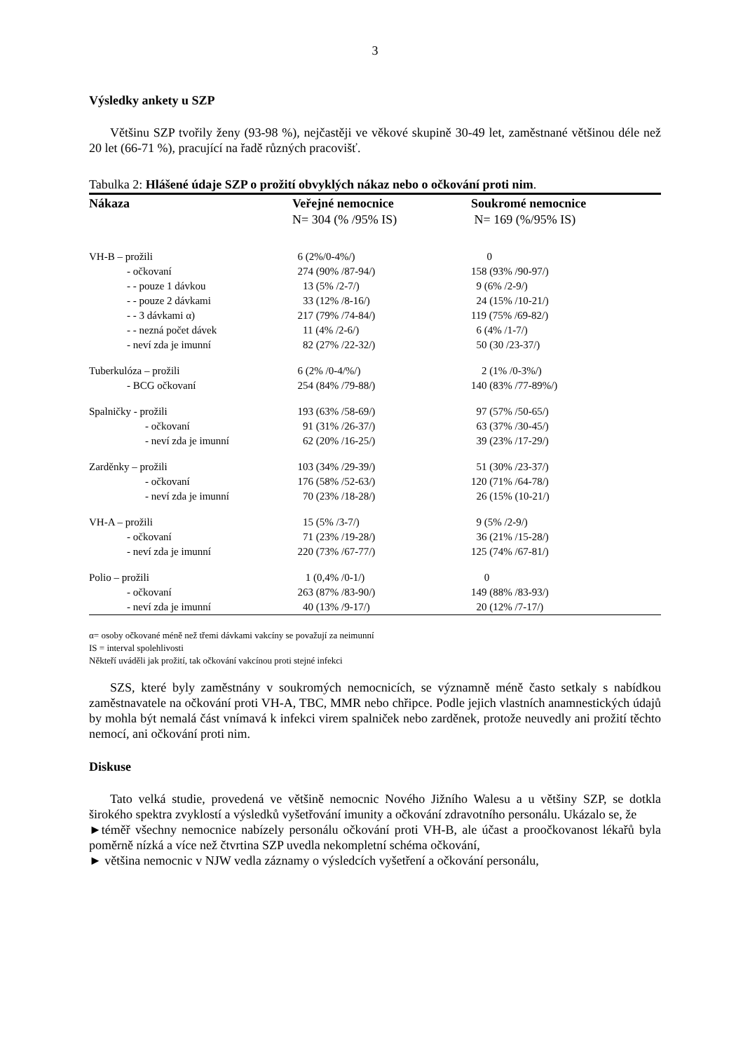3
Výsledky ankety u SZP
Většinu SZP tvořily ženy (93-98 %), nejčastěji ve věkové skupině 30-49 let, zaměstnané většinou déle než 20 let (66-71 %), pracující na řadě různých pracovišť.
Tabulka 2: Hlášené údaje SZP o prožití obvyklých nákaz nebo o očkování proti nim.
| Nákaza | Veřejné nemocnice | Soukromé nemocnice |
| --- | --- | --- |
| | N= 304 (% /95% IS) | N= 169 (%/95% IS) |
| VH-B – prožili | 6 (2%/0-4%/) | 0 |
| - očkovaní | 274 (90% /87-94/) | 158 (93% /90-97/) |
| - - pouze 1 dávkou | 13 (5% /2-7/) | 9 (6% /2-9/) |
| - - pouze 2 dávkami | 33 (12% /8-16/) | 24 (15% /10-21/) |
| - - 3 dávkami α) | 217 (79% /74-84/) | 119 (75% /69-82/) |
| - - nezná počet dávek | 11 (4% /2-6/) | 6 (4% /1-7/) |
| - neví zda je imunní | 82 (27% /22-32/) | 50 (30 /23-37/) |
| Tuberkulóza – prožili | 6 (2% /0-4/%/) | 2 (1% /0-3%/) |
| - BCG očkovaní | 254 (84% /79-88/) | 140 (83% /77-89%/) |
| Spalničky - prožili | 193 (63% /58-69/) | 97 (57% /50-65/) |
| - očkovaní | 91 (31% /26-37/) | 63 (37% /30-45/) |
| - neví zda je imunní | 62 (20% /16-25/) | 39 (23% /17-29/) |
| Zarděnky – prožili | 103 (34% /29-39/) | 51 (30% /23-37/) |
| - očkovaní | 176 (58% /52-63/) | 120 (71% /64-78/) |
| - neví zda je imunní | 70 (23% /18-28/) | 26 (15% (10-21/) |
| VH-A – prožili | 15 (5% /3-7/) | 9 (5% /2-9/) |
| - očkovaní | 71 (23% /19-28/) | 36 (21% /15-28/) |
| - neví zda je imunní | 220 (73% /67-77/) | 125 (74% /67-81/) |
| Polio – prožili | 1 (0,4% /0-1/) | 0 |
| - očkovaní | 263 (87% /83-90/) | 149 (88% /83-93/) |
| - neví zda je imunní | 40 (13% /9-17/) | 20 (12% /7-17/) |
α= osoby očkované méně než třemi dávkami vakcíny se považují za neimunní
IS = interval spolehlivosti
Někteří uváděli jak prožití, tak očkování vakcínou proti stejné infekci
SZS, které byly zaměstnány v soukromých nemocnicích, se významně méně často setkaly s nabídkou zaměstnavatele na očkování proti VH-A, TBC, MMR nebo chřipce. Podle jejich vlastních anamnestických údajů by mohla být nemalá část vnímavá k infekci virem spalniček nebo zarděnek, protože neuvedly ani prožití těchto nemocí, ani očkování proti nim.
Diskuse
Tato velká studie, provedená ve většině nemocnic Nového Jižního Walesu a u většiny SZP, se dotkla širokého spektra zvyklostí a výsledků vyšetřování imunity a očkování zdravotního personálu. Ukázalo se, že
►téměř všechny nemocnice nabízely personálu očkování proti VH-B, ale účast a proočkovanost lékařů byla poměrně nízká a více než čtvrtina SZP uvedla nekompletní schéma očkování,
► většina nemocnic v NJW vedla záznamy o výsledcích vyšetření a očkování personálu,